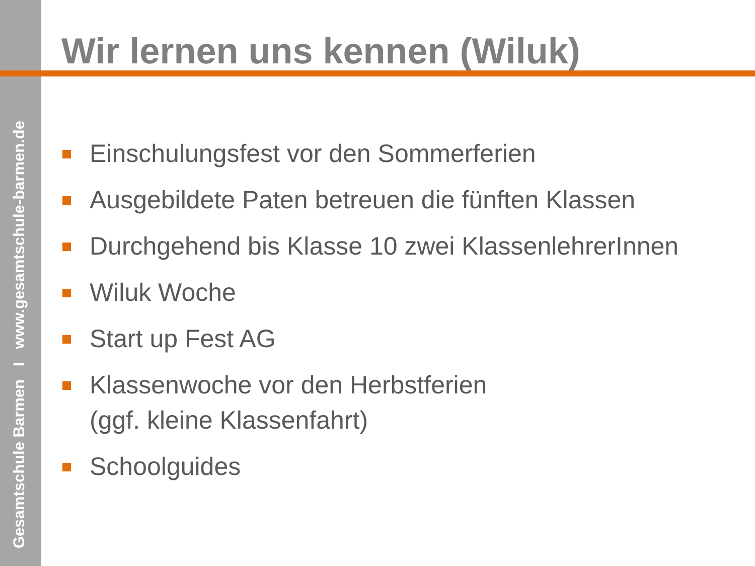Gesamtschule Barmen I www.gesamtschule-barmen.de
Wir lernen uns kennen (Wiluk)
Einschulungsfest vor den Sommerferien
Ausgebildete Paten betreuen die fünften Klassen
Durchgehend bis Klasse 10 zwei KlassenlehrerInnen
Wiluk Woche
Start up Fest AG
Klassenwoche vor den Herbstferien
(ggf. kleine Klassenfahrt)
Schoolguides